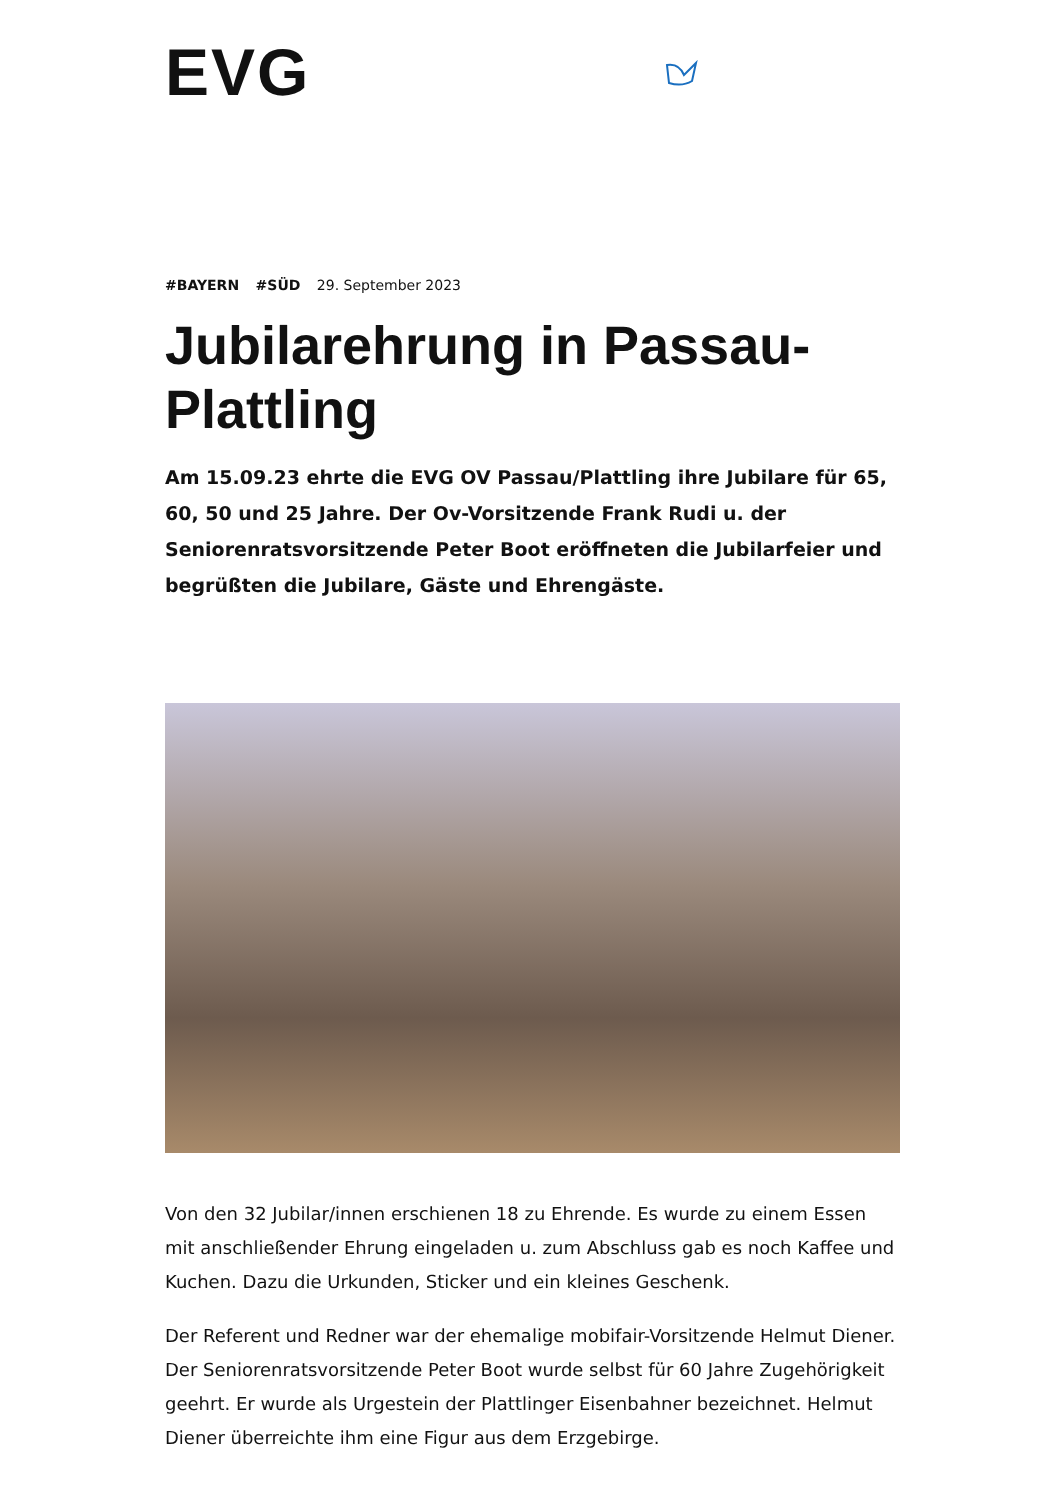EVG
#BAYERN #SÜD 29. September 2023
Jubilarehrung in Passau-Plattling
Am 15.09.23 ehrte die EVG OV Passau/Plattling ihre Jubilare für 65, 60, 50 und 25 Jahre. Der Ov-Vorsitzende Frank Rudi u. der Seniorenratsvorsitzende Peter Boot eröffneten die Jubilarfeier und begrüßten die Jubilare, Gäste und Ehrengäste.
Von den 32 Jubilar/innen erschienen 18 zu Ehrende. Es wurde zu einem Essen mit anschließender Ehrung eingeladen u. zum Abschluss gab es noch Kaffee und Kuchen. Dazu die Urkunden, Sticker und ein kleines Geschenk.
Der Referent und Redner war der ehemalige mobifair-Vorsitzende Helmut Diener. Der Seniorenratsvorsitzende Peter Boot wurde selbst für 60 Jahre Zugehörigkeit geehrt. Er wurde als Urgestein der Plattlinger Eisenbahner bezeichnet. Helmut Diener überreichte ihm eine Figur aus dem Erzgebirge.